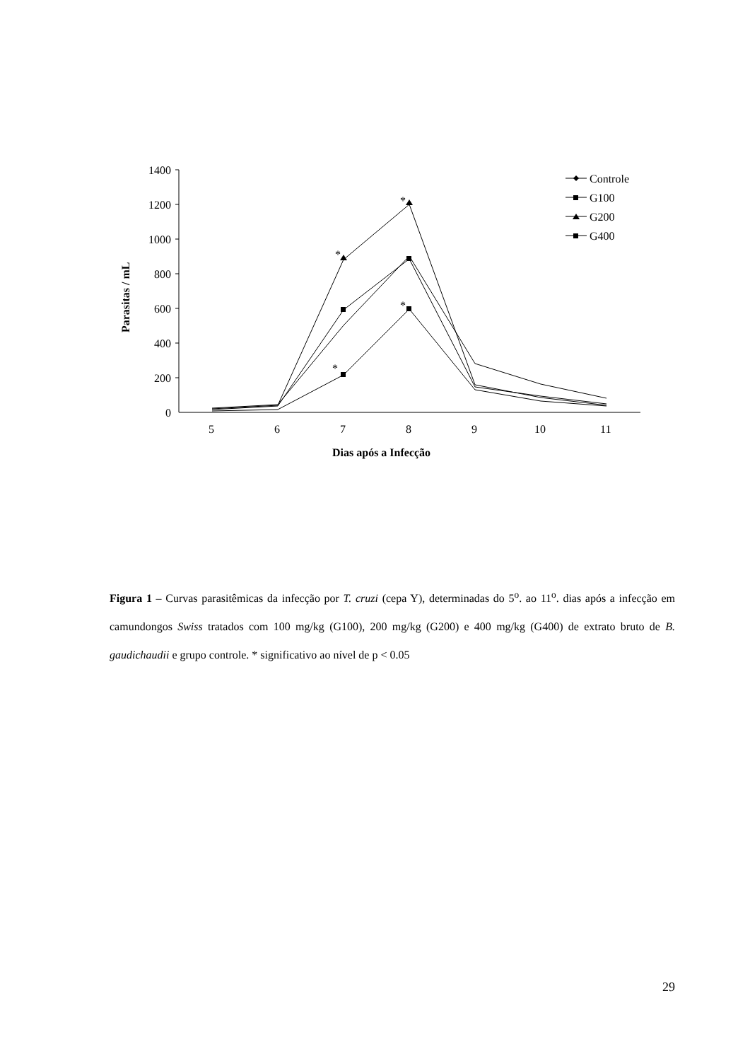1400
1200
1000
800
600
400
200
0
5
6
7
8
9
10
11
*
*
*
*
Controle
G100
G200
G400
Dias após a Infecção
Parasitas / mL
Figura 1 – Curvas parasitêmicas da infecção por T. cruzi (cepa Y), determinadas do 5<sup>o</sup>. ao 11<sup>o</sup>. dias após a infecção em camundongos Swiss tratados com 100 mg/kg (G100), 200 mg/kg (G200) e 400 mg/kg (G400) de extrato bruto de B. gaudichaudii e grupo controle. * significativo ao nível de p < 0.05
29